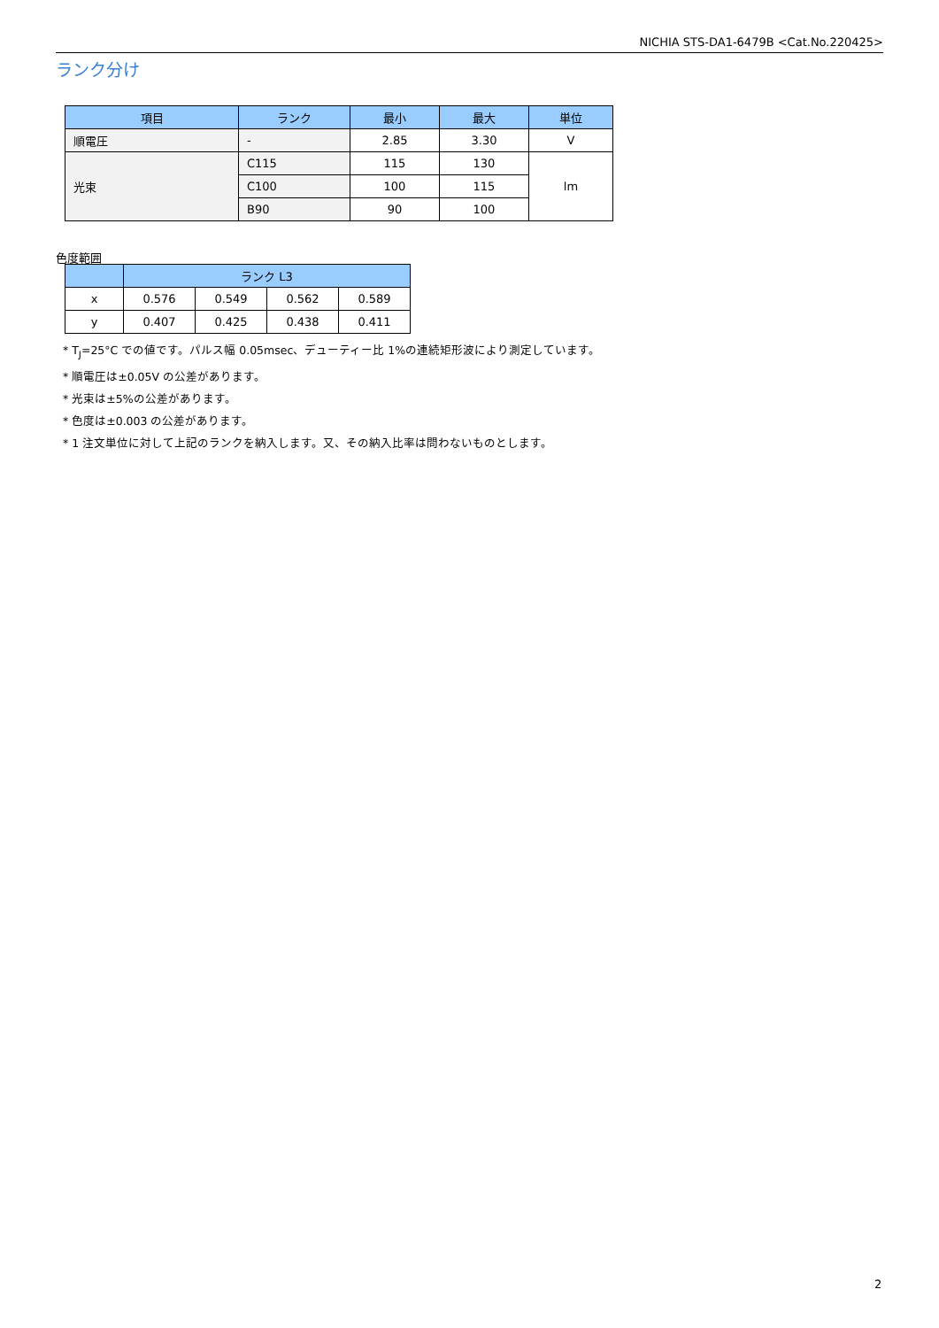NICHIA STS-DA1-6479B <Cat.No.220425>
ランク分け
| 項目 | ランク | 最小 | 最大 | 単位 |
| --- | --- | --- | --- | --- |
| 順電圧 | - | 2.85 | 3.30 | V |
| 光束 | C115 | 115 | 130 | lm |
| | C100 | 100 | 115 | |
| | B90 | 90 | 100 | |
色度範囲
| | ランク L3 | | | |
| --- | --- | --- | --- | --- |
| x | 0.576 | 0.549 | 0.562 | 0.589 |
| y | 0.407 | 0.425 | 0.438 | 0.411 |
* T<sub>J</sub>=25°C での値です。パルス幅 0.05msec、デューティー比 1%の連続矩形波により測定しています。
* 順電圧は±0.05V の公差があります。
* 光束は±5%の公差があります。
* 色度は±0.003 の公差があります。
* 1 注文単位に対して上記のランクを納入します。又、その納入比率は問わないものとします。
2